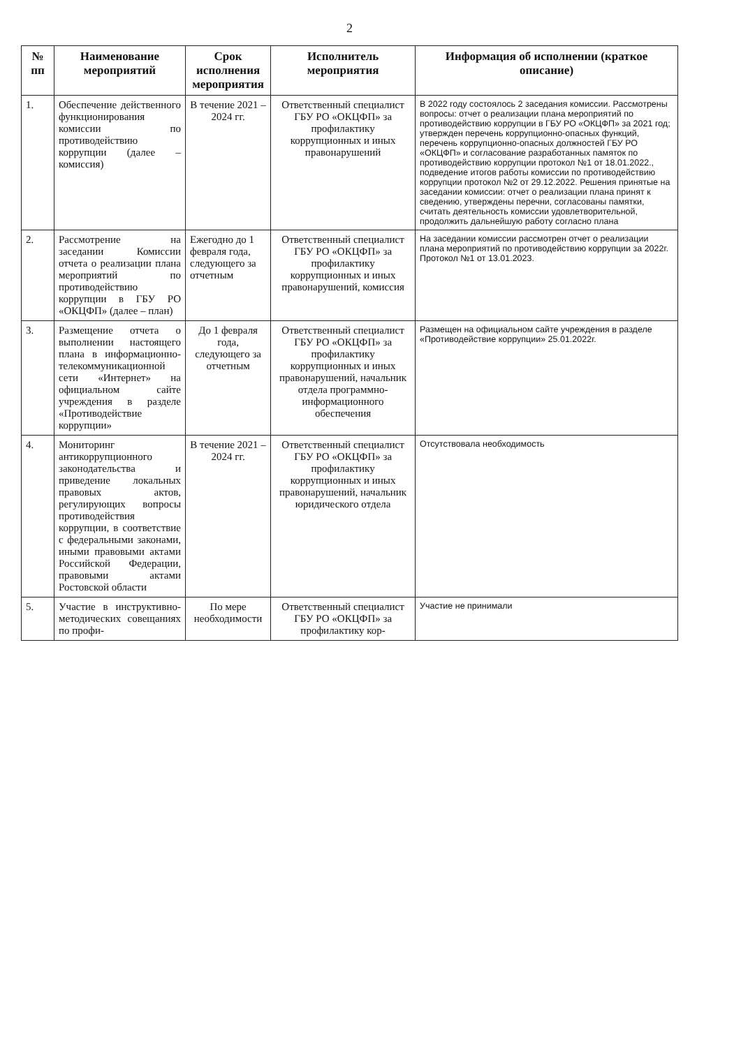2
| № пп | Наименование мероприятий | Срок исполнения мероприятия | Исполнитель мероприятия | Информация об исполнении (краткое описание) |
| --- | --- | --- | --- | --- |
| 1. | Обеспечение действенного функционирования комиссии по противодействию коррупции (далее – комиссия) | В течение 2021 – 2024 гг. | Ответственный специалист ГБУ РО «ОКЦФП» за профилактику коррупционных и иных правонарушений | В 2022 году состоялось 2 заседания комиссии. Рассмотрены вопросы: отчет о реализации плана мероприятий по противодействию коррупции в ГБУ РО «ОКЦФП» за 2021 год; утвержден перечень коррупционно-опасных функций, перечень коррупционно-опасных должностей ГБУ РО «ОКЦФП» и согласование разработанных памяток по противодействию коррупции протокол №1 от 18.01.2022., подведение итогов работы комиссии по противодействию коррупции протокол №2 от 29.12.2022. Решения принятые на заседании комиссии: отчет о реализации плана принят к сведению, утверждены перечни, согласованы памятки, считать деятельность комиссии удовлетворительной, продолжить дальнейшую работу согласно плана |
| 2. | Рассмотрение на заседании Комиссии отчета о реализации плана мероприятий по противодействию коррупции в ГБУ РО «ОКЦФП» (далее – план) | Ежегодно до 1 февраля года, следующего за отчетным | Ответственный специалист ГБУ РО «ОКЦФП» за профилактику коррупционных и иных правонарушений, комиссия | На заседании комиссии рассмотрен отчет о реализации плана мероприятий по противодействию коррупции за 2022г. Протокол №1 от 13.01.2023. |
| 3. | Размещение отчета о выполнении настоящего плана в информационно-телекоммуникационной сети «Интернет» на официальном сайте учреждения в разделе «Противодействие коррупции» | До 1 февраля года, следующего за отчетным | Ответственный специалист ГБУ РО «ОКЦФП» за профилактику коррупционных и иных правонарушений, начальник отдела программно-информационного обеспечения | Размещен на официальном сайте учреждения в разделе «Противодействие коррупции» 25.01.2022г. |
| 4. | Мониторинг антикоррупционного законодательства и приведение локальных правовых актов, регулирующих вопросы противодействия коррупции, в соответствие с федеральными законами, иными правовыми актами Российской Федерации, правовыми актами Ростовской области | В течение 2021 – 2024 гг. | Ответственный специалист ГБУ РО «ОКЦФП» за профилактику коррупционных и иных правонарушений, начальник юридического отдела | Отсутствовала необходимость |
| 5. | Участие в инструктивно-методических совещаниях по профи- | По мере необходимости | Ответственный специалист ГБУ РО «ОКЦФП» за профилактику кор- | Участие не принимали |